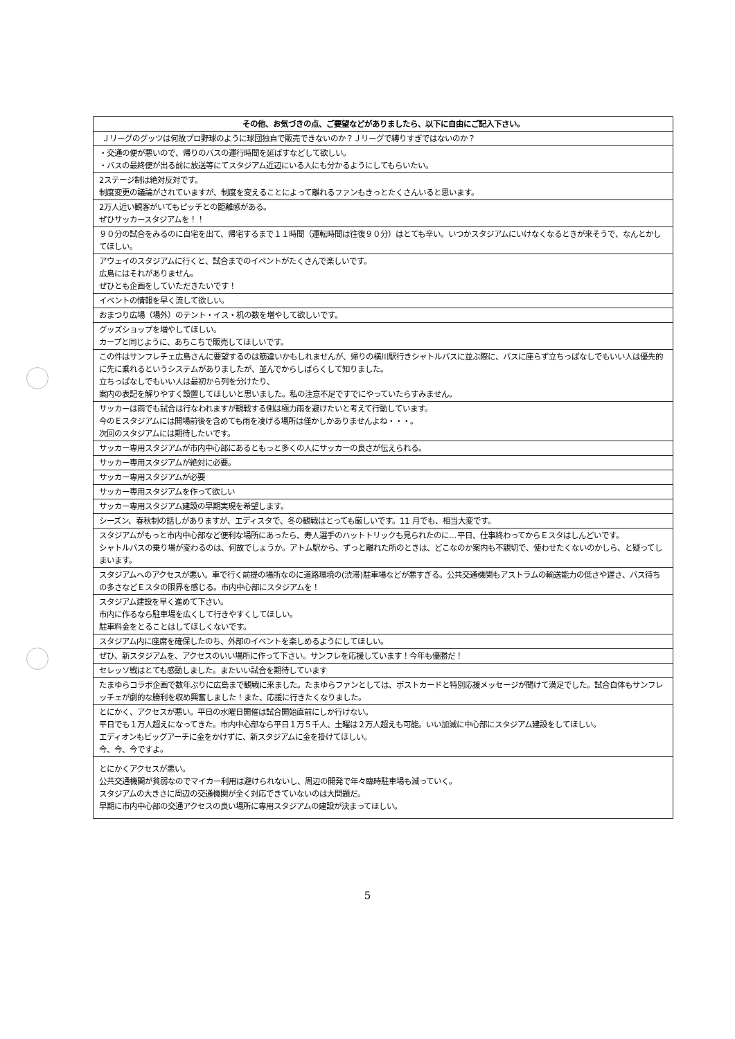| その他、お気づきの点、ご要望などがありましたら、以下に自由にご記入下さい。 |
| --- |
| Ｊリーグのグッツは何故プロ野球のように球団独自で販売できないのか？Ｊリーグで縛りすぎではないのか？ |
| ・交通の便が悪いので、帰りのバスの運行時間を延ばすなどして欲しい。 ・バスの最終便が出る前に放送等にてスタジアム近辺にいる人にも分かるようにしてもらいたい。 |
| 2ステージ制は絶対反対です。 制度変更の議論がされていますが、制度を変えることによって離れるファンもきっとたくさんいると思います。 |
| 2万人近い観客がいてもピッチとの距離感がある。 ぜひサッカースタジアムを！！ |
| ９０分の試合をみるのに自宅を出て、帰宅するまで１１時間（運転時間は往復９０分）はとても辛い。いつかスタジアムにいけなくなるときが来そうで、なんとかしてほしい。 |
| アウェイのスタジアムに行くと、試合までのイベントがたくさんで楽しいです。 広島にはそれがありません。 ぜひとも企画をしていただきたいです！ |
| イベントの情報を早く流して欲しい。 |
| おまつり広場（場外）のテント・イス・机の数を増やして欲しいです。 |
| グッズショップを増やしてほしい。 カープと同じように、あちこちで販売してほしいです。 |
| この件はサンフレチェ広島さんに要望するのは筋違いかもしれませんが、帰りの横川駅行きシャトルバスに並ぶ際に、バスに座らず立ちっぱなしでもいい人は優先的に先に乗れるというシステムがありましたが、並んでからしばらくして知りました。 立ちっぱなしでもいい人は最初から列を分けたり、 案内の表記を解りやすく設置してほしいと思いました。私の注意不足ですでにやっていたらすみません。 |
| サッカーは雨でも試合は行なわれますが観戦する側は極力雨を避けたいと考えて行動しています。 今のＥスタジアムには開場前後を含めても雨を凌げる場所は僅かしかありませんよね・・・。 次回のスタジアムには期待したいです。 |
| サッカー専用スタジアムが市内中心部にあるともっと多くの人にサッカーの良さが伝えられる。 |
| サッカー専用スタジアムが絶対に必要。 |
| サッカー専用スタジアムが必要 |
| サッカー専用スタジアムを作って欲しい |
| サッカー専用スタジアム建設の早期実現を希望します。 |
| シーズン、春秋制の話しがありますが、エディスタで、冬の観戦はとっても厳しいです。11 月でも、相当大変です。 |
| スタジアムがもっと市内中心部など便利な場所にあったら、寿人選手のハットトリックも見られたのに…平日、仕事終わってからＥスタはしんどいです。 シャトルバスの乗り場が変わるのは、何故でしょうか。アトム駅から、ずっと離れた所のときは、どこなのか案内も不親切で、使わせたくないのかしら、と疑ってしまいます。 |
| スタジアムへのアクセスが悪い。車で行く前提の場所なのに道路環境の(渋滞)駐車場などが悪すぎる。公共交通機関もアストラムの輸送能力の低さや遅さ、バス待ちの多さなどＥスタの限界を感じる。市内中心部にスタジアムを！ |
| スタジアム建設を早く進めて下さい。 市内に作るなら駐車場を広くして行きやすくしてほしい。 駐車料金をとることはしてほしくないです。 |
| スタジアム内に座席を確保したのち、外部のイベントを楽しめるようにしてほしい。 |
| ぜひ、新スタジアムを、アクセスのいい場所に作って下さい。サンフレを応援しています！今年も優勝だ！ |
| セレッソ戦はとても感動しました。またいい試合を期待しています |
| たまゆらコラボ企画で数年ぶりに広島まで観戦に来ました。たまゆらファンとしては、ポストカードと特別応援メッセージが聞けて満足でした。試合自体もサンフレッチェが劇的な勝利を収め興奮しました！また、応援に行きたくなりました。 |
| とにかく、アクセスが悪い。平日の水曜日開催は試合開始直前にしか行けない。 平日でも１万人超えになってきた。市内中心部なら平日１万５千人、土曜は２万人超えも可能。いい加減に中心部にスタジアム建設をしてほしい。 エディオンもビッグアーチに金をかけずに、新スタジアムに金を掛けてほしい。 今、今、今ですよ。 |
| とにかくアクセスが悪い。 公共交通機関が貧弱なのでマイカー利用は避けられないし、周辺の開発で年々臨時駐車場も減っていく。 スタジアムの大きさに周辺の交通機関が全く対応できていないのは大問題だ。 早期に市内中心部の交通アクセスの良い場所に専用スタジアムの建設が決まってほしい。 |
5